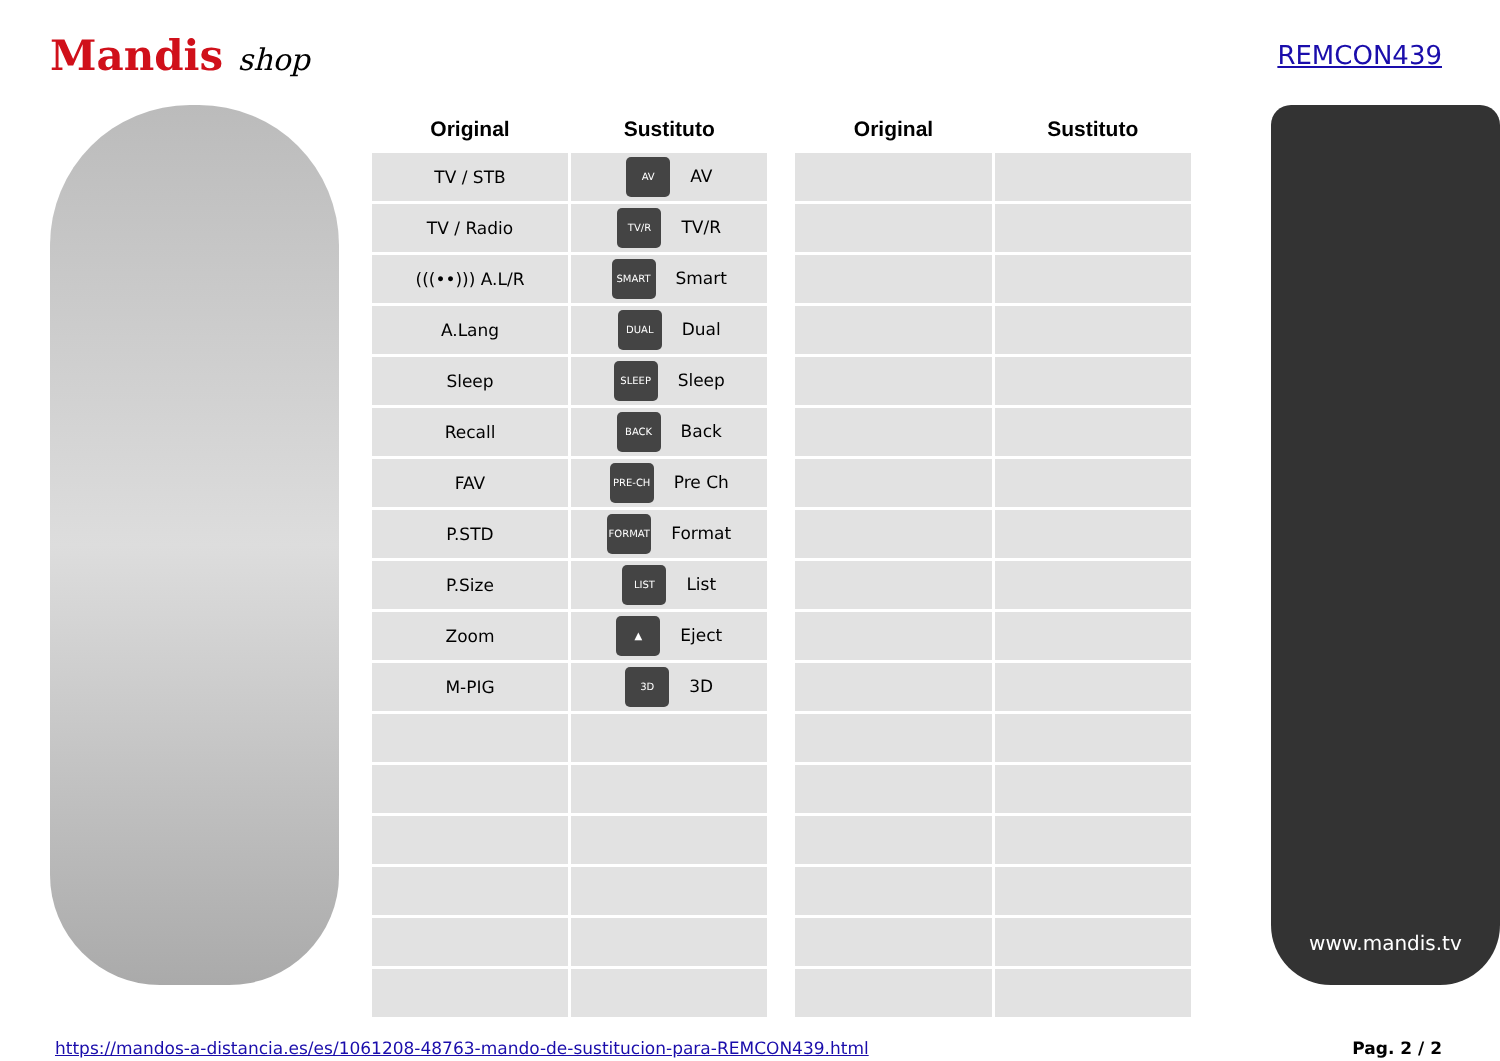Mandis shop
REMCON439
| Original | Sustituto |
| --- | --- |
| TV / STB | AV AV |
| TV / Radio | TV/R TV/R |
| (((••))) A.L/R | SMART Smart |
| A.Lang | DUAL Dual |
| Sleep | SLEEP Sleep |
| Recall | BACK Back |
| FAV | PRE-CH Pre Ch |
| P.STD | FORMAT Format |
| P.Size | LIST List |
| Zoom | ▲ Eject |
| M-PIG | 3D 3D |
| Original | Sustituto |
| --- | --- |
www.mandis.tv
https://mandos-a-distancia.es/es/1061208-48763-mando-de-sustitucion-para-REMCON439.html Pag. 2 / 2